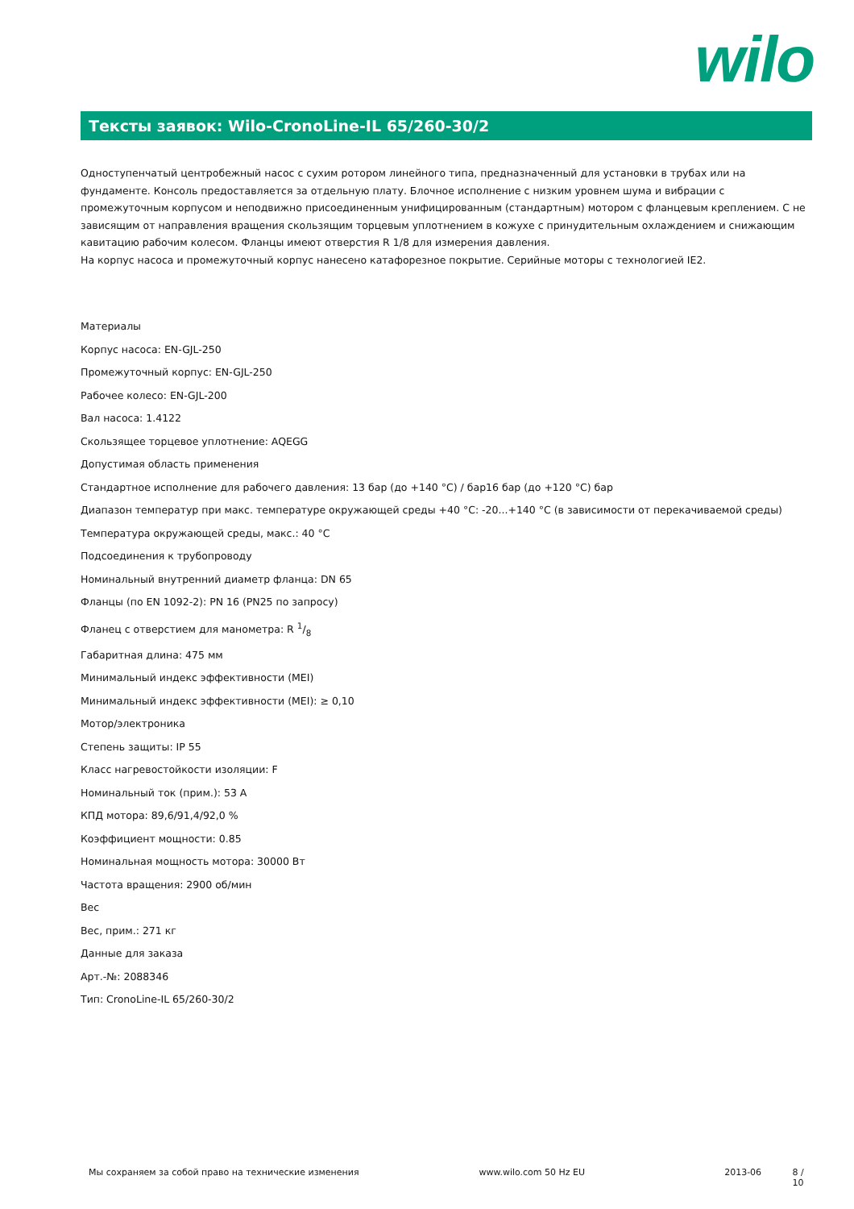wilo
Тексты заявок: Wilo-CronoLine-IL 65/260-30/2
Одноступенчатый центробежный насос с сухим ротором линейного типа, предназначенный для установки в трубах или на фундаменте. Консоль предоставляется за отдельную плату. Блочное исполнение с низким уровнем шума и вибрации с промежуточным корпусом и неподвижно присоединенным унифицированным (стандартным) мотором с фланцевым креплением. С не зависящим от направления вращения скользящим торцевым уплотнением в кожухе с принудительным охлаждением и снижающим кавитацию рабочим колесом. Фланцы имеют отверстия R 1/8 для измерения давления.
На корпус насоса и промежуточный корпус нанесено катафорезное покрытие. Серийные моторы с технологией IE2.
Материалы
Корпус насоса: EN-GJL-250
Промежуточный корпус: EN-GJL-250
Рабочее колесо: EN-GJL-200
Вал насоса: 1.4122
Скользящее торцевое уплотнение: AQEGG
Допустимая область применения
Стандартное исполнение для рабочего давления: 13 бар (до +140 °C) / бар16 бар (до +120 °C) бар
Диапазон температур при макс. температуре окружающей среды +40 °C: -20...+140 °C (в зависимости от перекачиваемой среды)
Температура окружающей среды, макс.: 40 °C
Подсоединения к трубопроводу
Номинальный внутренний диаметр фланца: DN 65
Фланцы (по EN 1092-2): PN 16 (PN25 по запросу)
Фланец с отверстием для манометра: R 1/8
Габаритная длина: 475 мм
Минимальный индекс эффективности (MEI)
Минимальный индекс эффективности (MEI): ≥ 0,10
Мотор/электроника
Степень защиты: IP 55
Класс нагревостойкости изоляции: F
Номинальный ток (прим.): 53 A
КПД мотора: 89,6/91,4/92,0 %
Коэффициент мощности: 0.85
Номинальная мощность мотора: 30000 Вт
Частота вращения: 2900 об/мин
Вес
Вес, прим.: 271 кг
Данные для заказа
Арт.-№: 2088346
Тип: CronoLine-IL 65/260-30/2
Мы сохраняем за собой право на технические изменения www.wilo.com 50 Hz EU 2013-06 8 / 10